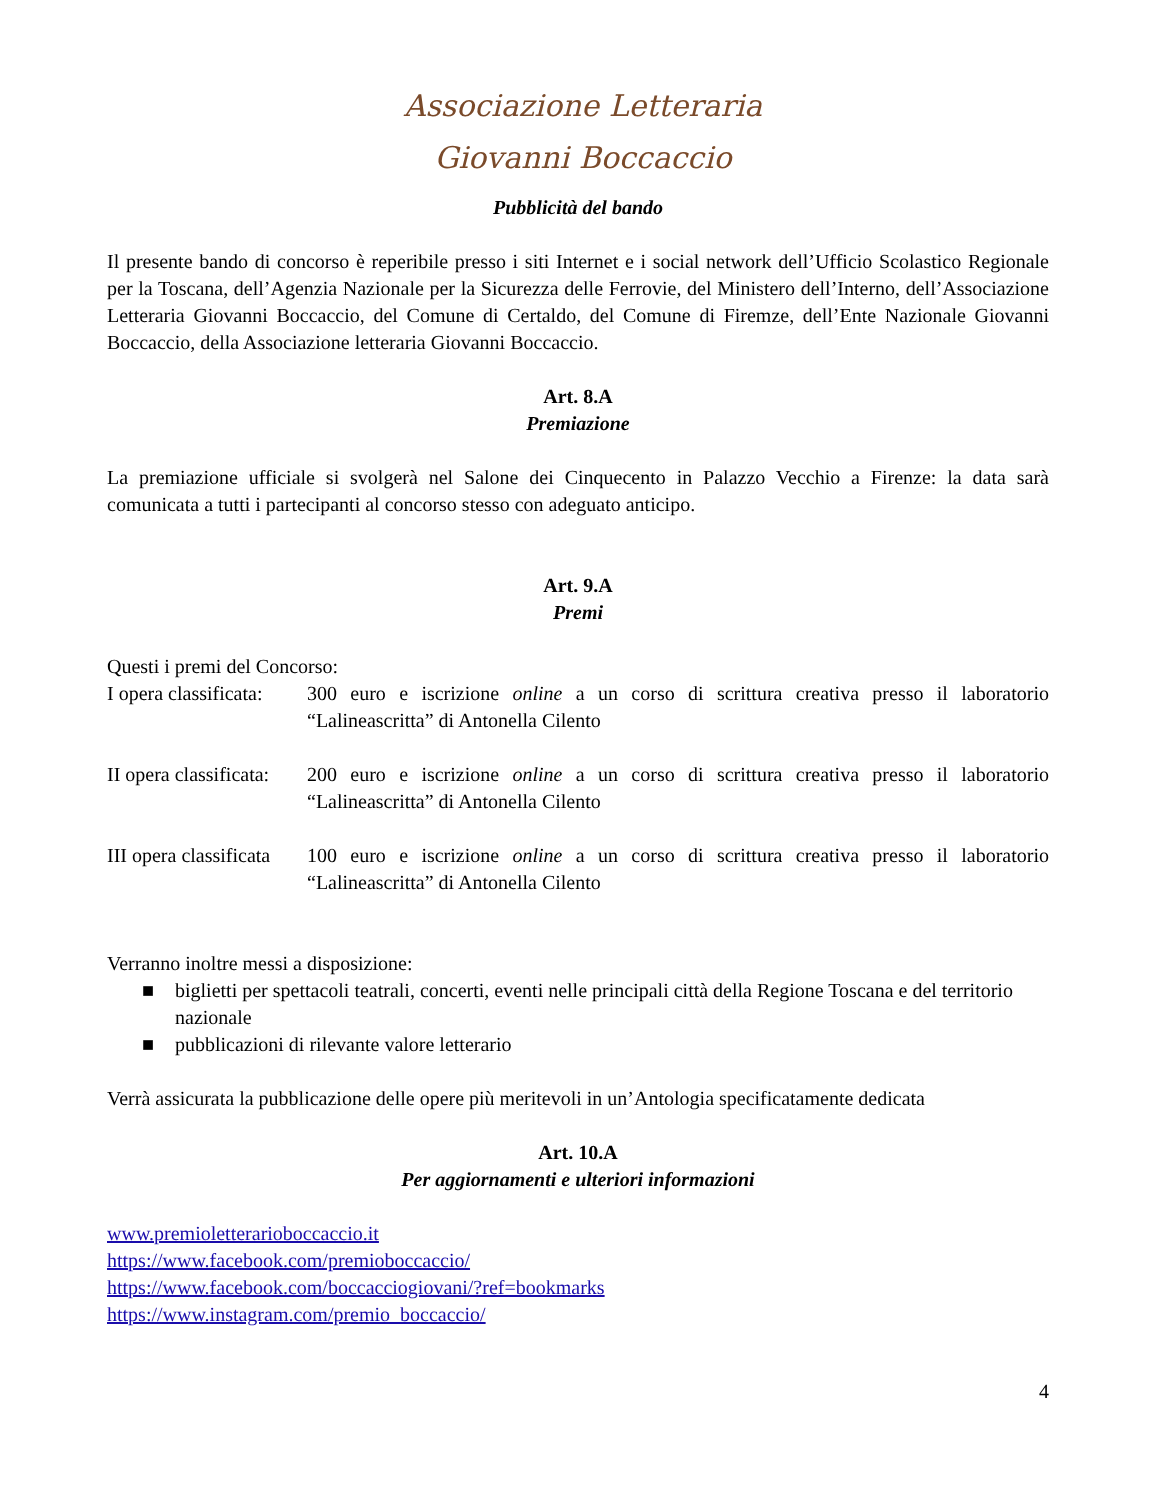Associazione Letteraria
Giovanni Boccaccio
Pubblicità del bando
Il presente bando di concorso è reperibile presso i siti Internet e i social network dell’Ufficio Scolastico Regionale per la Toscana, dell’Agenzia Nazionale per la Sicurezza delle Ferrovie, del Ministero dell’Interno, dell’Associazione Letteraria Giovanni Boccaccio, del Comune di Certaldo, del Comune di Firemze, dell’Ente Nazionale Giovanni Boccaccio, della Associazione letteraria Giovanni Boccaccio.
Art. 8.A
Premiazione
La premiazione ufficiale si svolgerà nel Salone dei Cinquecento in Palazzo Vecchio a Firenze: la data sarà comunicata a tutti i partecipanti al concorso stesso con adeguato anticipo.
Art. 9.A
Premi
Questi i premi del Concorso:
I opera classificata:
300 euro e iscrizione online a un corso di scrittura creativa presso il laboratorio “Lalineascritta” di Antonella Cilento
II opera classificata:
200 euro e iscrizione online a un corso di scrittura creativa presso il laboratorio “Lalineascritta” di Antonella Cilento
III opera classificata
100 euro e iscrizione online a un corso di scrittura creativa presso il laboratorio “Lalineascritta” di Antonella Cilento
Verranno inoltre messi a disposizione:
■ biglietti per spettacoli teatrali, concerti, eventi nelle principali città della Regione Toscana e del territorio nazionale
■ pubblicazioni di rilevante valore letterario
Verrà assicurata la pubblicazione delle opere più meritevoli in un’Antologia specificatamente dedicata
Art. 10.A
Per aggiornamenti e ulteriori informazioni
www.premioletterarioboccaccio.it
https://www.facebook.com/premioboccaccio/
https://www.facebook.com/boccacciogiovani/?ref=bookmarks
https://www.instagram.com/premio_boccaccio/
4